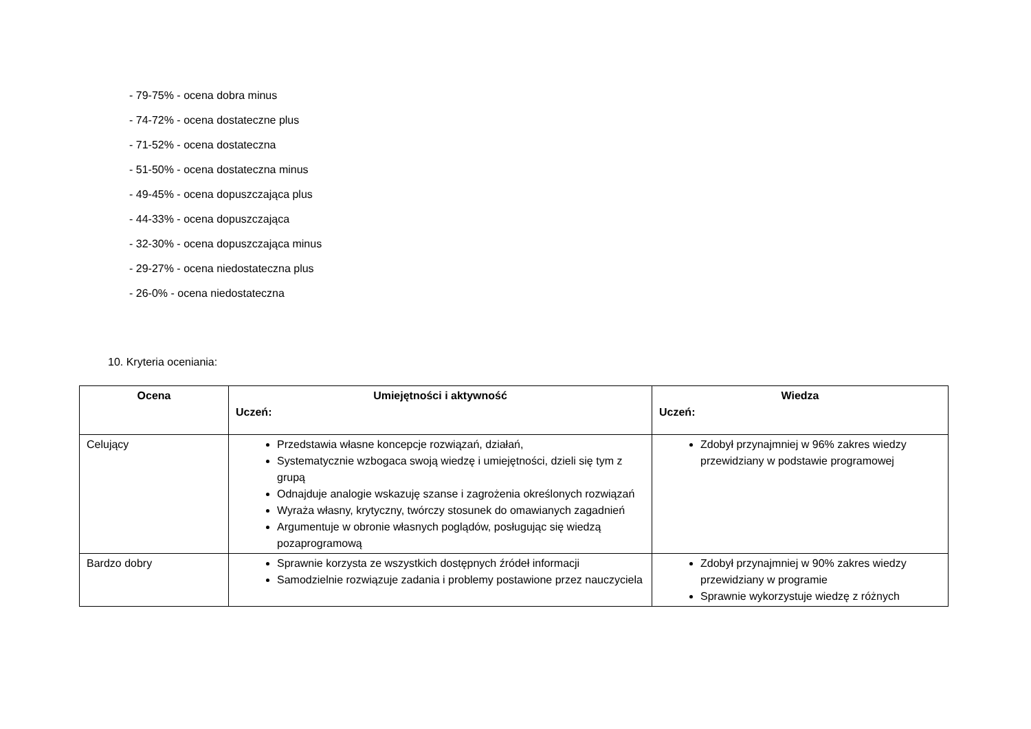- 79-75% - ocena dobra minus
- 74-72% - ocena dostateczne plus
- 71-52% - ocena dostateczna
- 51-50% - ocena dostateczna minus
- 49-45% - ocena dopuszczająca plus
- 44-33% - ocena dopuszczająca
- 32-30% - ocena dopuszczająca minus
- 29-27% - ocena niedostateczna plus
- 26-0% - ocena niedostateczna
10. Kryteria oceniania:
| Ocena | Umiejętności i aktywność Uczeń: | Wiedza Uczeń: |
| --- | --- | --- |
| Celujący | Przedstawia własne koncepcje rozwiązań, działań, Systematycznie wzbogaca swoją wiedzę i umiejętności, dzieli się tym z grupą Odnajduje analogie wskazuję szanse i zagrożenia określonych rozwiązań Wyraża własny, krytyczny, twórczy stosunek do omawianych zagadnień Argumentuje w obronie własnych poglądów, posługując się wiedzą pozaprogramową | Zdobył przynajmniej w 96% zakres wiedzy przewidziany w podstawie programowej |
| Bardzo dobry | Sprawnie korzysta ze wszystkich dostępnych źródeł informacji Samodzielnie rozwiązuje zadania i problemy postawione przez nauczyciela | Zdobył przynajmniej w 90% zakres wiedzy przewidziany w programie Sprawnie wykorzystuje wiedzę z różnych |